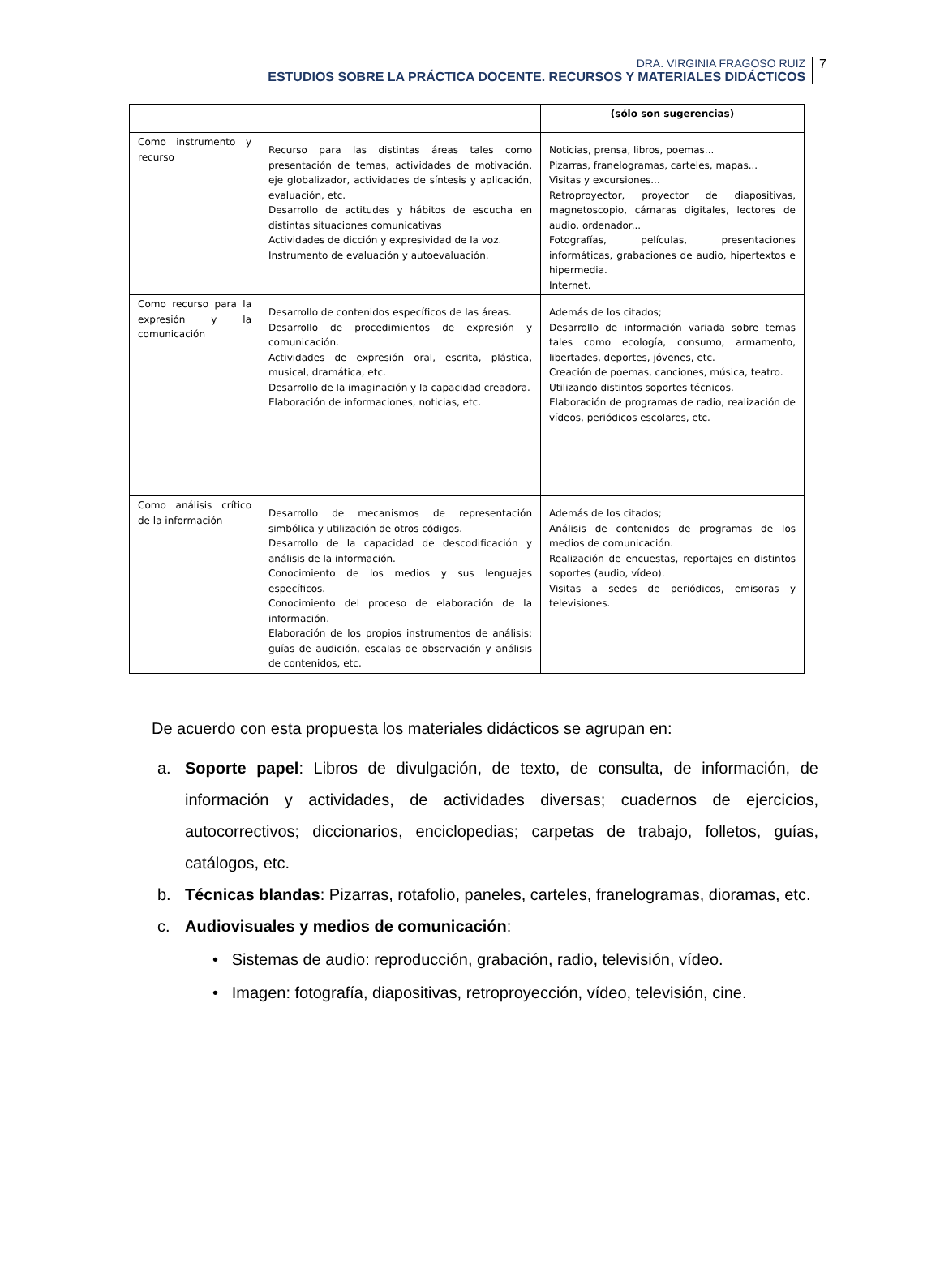DRA. VIRGINIA FRAGOSO RUIZ
ESTUDIOS SOBRE LA PRÁCTICA DOCENTE. RECURSOS Y MATERIALES DIDÁCTICOS
7
| | | (sólo son sugerencias) |
| --- | --- | --- |
| Como instrumento y recurso | Recurso para las distintas áreas tales como presentación de temas, actividades de motivación, eje globalizador, actividades de síntesis y aplicación, evaluación, etc. Desarrollo de actitudes y hábitos de escucha en distintas situaciones comunicativas Actividades de dicción y expresividad de la voz. Instrumento de evaluación y autoevaluación. | Noticias, prensa, libros, poemas... Pizarras, franelogramas, carteles, mapas... Visitas y excursiones... Retroproyector, proyector de diapositivas, magnetoscopio, cámaras digitales, lectores de audio, ordenador... Fotografías, películas, presentaciones informáticas, grabaciones de audio, hipertextos e hipermedia. Internet. |
| Como recurso para la expresión y la comunicación | Desarrollo de contenidos específicos de las áreas. Desarrollo de procedimientos de expresión y comunicación. Actividades de expresión oral, escrita, plástica, musical, dramática, etc. Desarrollo de la imaginación y la capacidad creadora. Elaboración de informaciones, noticias, etc. | Además de los citados; Desarrollo de información variada sobre temas tales como ecología, consumo, armamento, libertades, deportes, jóvenes, etc. Creación de poemas, canciones, música, teatro. Utilizando distintos soportes técnicos. Elaboración de programas de radio, realización de vídeos, periódicos escolares, etc. |
| Como análisis crítico de la información | Desarrollo de mecanismos de representación simbólica y utilización de otros códigos. Desarrollo de la capacidad de descodificación y análisis de la información. Conocimiento de los medios y sus lenguajes específicos. Conocimiento del proceso de elaboración de la información. Elaboración de los propios instrumentos de análisis: guías de audición, escalas de observación y análisis de contenidos, etc. | Además de los citados; Análisis de contenidos de programas de los medios de comunicación. Realización de encuestas, reportajes en distintos soportes (audio, vídeo). Visitas a sedes de periódicos, emisoras y televisiones. |
De acuerdo con esta propuesta los materiales didácticos se agrupan en:
a. Soporte papel: Libros de divulgación, de texto, de consulta, de información, de información y actividades, de actividades diversas; cuadernos de ejercicios, autocorrectivos; diccionarios, enciclopedias; carpetas de trabajo, folletos, guías, catálogos, etc.
b. Técnicas blandas: Pizarras, rotafolio, paneles, carteles, franelogramas, dioramas, etc.
c. Audiovisuales y medios de comunicación:
• Sistemas de audio: reproducción, grabación, radio, televisión, vídeo.
• Imagen: fotografía, diapositivas, retroproyección, vídeo, televisión, cine.